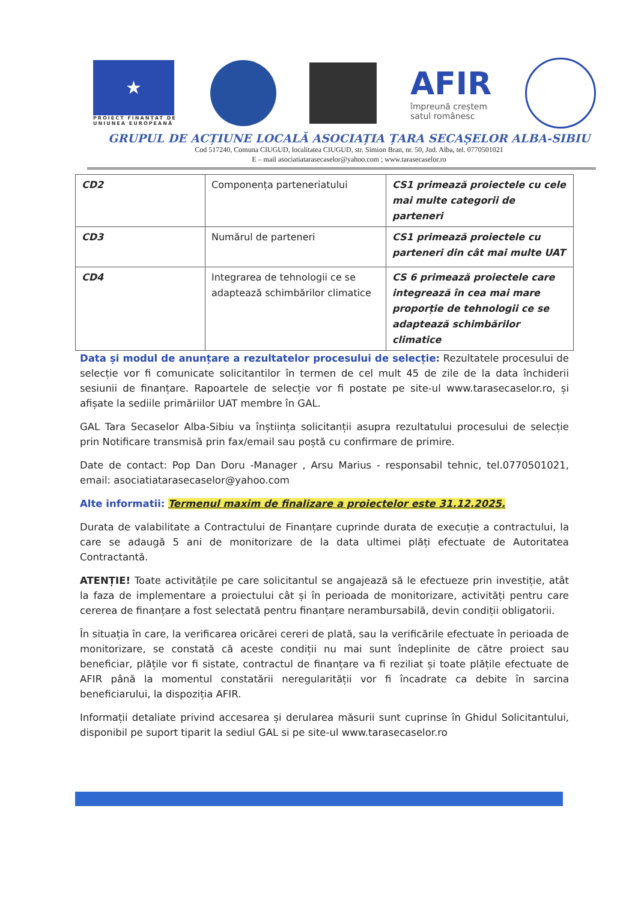★
PROIECT FINANȚAT DE
UNIUNEA EUROPEANĂ
AFIR
împreună creștem
satul românesc
GRUPUL DE ACȚIUNE LOCALĂ ASOCIAȚIA ȚARA SECAȘELOR ALBA-SIBIU
Cod 517240, Comuna CIUGUD, localitatea CIUGUD, str. Simion Bran, nr. 50, Jud. Alba, tel. 0770501021
E – mail asociatiatarasecaselor@yahoo.com ; www.tarasecaselor.ro
| CD2 | Componența parteneriatului | CS1 primează proiectele cu cele mai multe categorii de parteneri |
| CD3 | Numărul de parteneri | CS1 primează proiectele cu parteneri din cât mai multe UAT |
| CD4 | Integrarea de tehnologii ce se adaptează schimbărilor climatice | CS 6 primează proiectele care integrează în cea mai mare proporție de tehnologii ce se adaptează schimbărilor climatice |
Data și modul de anunțare a rezultatelor procesului de selecție: Rezultatele procesului de selecție vor fi comunicate solicitantilor în termen de cel mult 45 de zile de la data închiderii sesiunii de finanțare. Rapoartele de selecție vor fi postate pe site-ul www.tarasecaselor.ro, și afișate la sediile primăriilor UAT membre în GAL.
GAL Tara Secaselor Alba-Sibiu va înștiința solicitanții asupra rezultatului procesului de selecție prin Notificare transmisă prin fax/email sau poștă cu confirmare de primire.
Date de contact: Pop Dan Doru -Manager , Arsu Marius - responsabil tehnic, tel.0770501021, email: asociatiatarasecaselor@yahoo.com
Alte informatii: Termenul maxim de finalizare a proiectelor este 31.12.2025.
Durata de valabilitate a Contractului de Finanțare cuprinde durata de execuție a contractului, la care se adaugă 5 ani de monitorizare de la data ultimei plăți efectuate de Autoritatea Contractantă.
ATENȚIE! Toate activitățile pe care solicitantul se angajează să le efectueze prin investiție, atât la faza de implementare a proiectului cât și în perioada de monitorizare, activități pentru care cererea de finanțare a fost selectată pentru finanțare nerambursabilă, devin condiții obligatorii.
În situația în care, la verificarea oricărei cereri de plată, sau la verificările efectuate în perioada de monitorizare, se constată că aceste condiții nu mai sunt îndeplinite de către proiect sau beneficiar, plățile vor fi sistate, contractul de finanțare va fi reziliat și toate plățile efectuate de AFIR până la momentul constatării neregularității vor fi încadrate ca debite în sarcina beneficiarului, la dispoziția AFIR.
Informații detaliate privind accesarea și derularea măsurii sunt cuprinse în Ghidul Solicitantului, disponibil pe suport tiparit la sediul GAL si pe site-ul www.tarasecaselor.ro